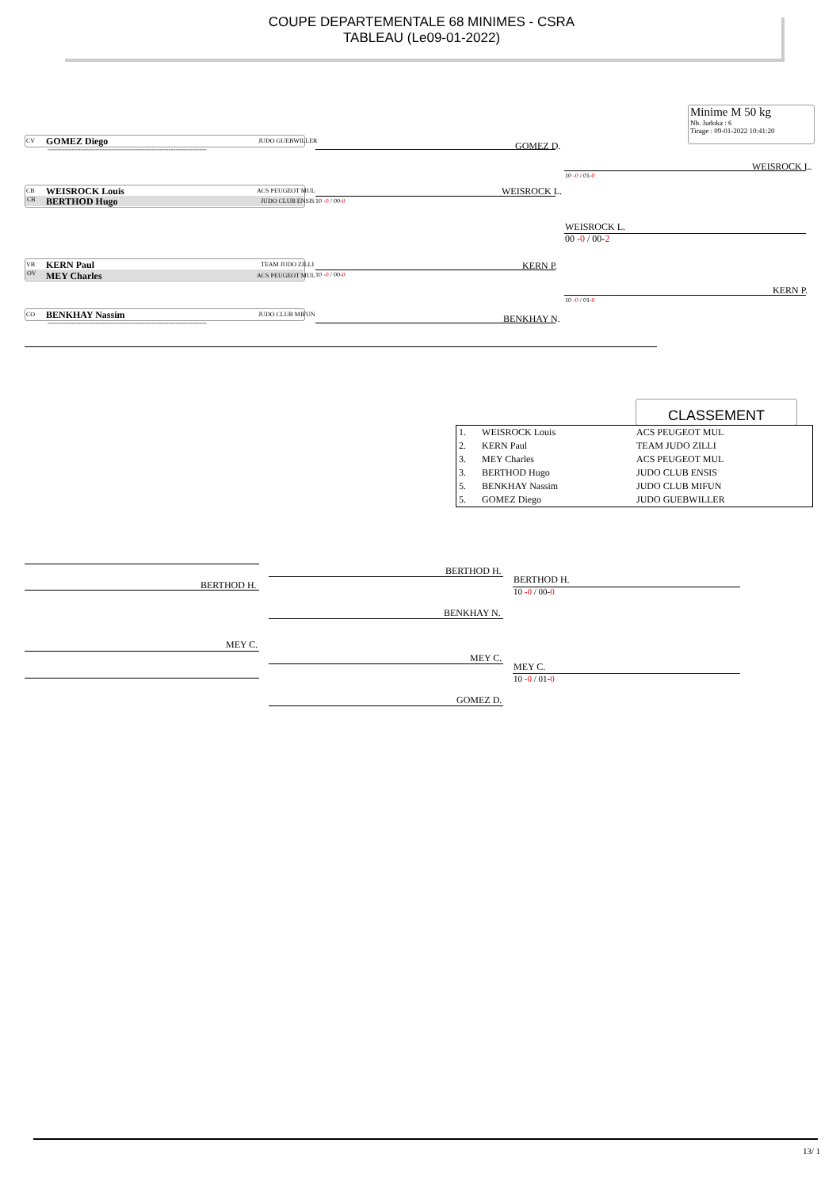COUPE DEPARTEMENTALE 68 MINIMES - CSRA
TABLEAU (Le09-01-2022)
Minime M 50 kg
Nb. Judoka : 6
Tirage : 09-01-2022 10:41:20
CV GOMEZ Diego JUDO GUEBWILLER
-------------------------------------------------------------------
CB WEISROCK Louis ACS PEUGEOT MUL
CB BERTHOD Hugo JUDO CLUB ENSIS 10 -0 / 00-0
VB KERN Paul TEAM JUDO ZILLI
OV MEY Charles ACS PEUGEOT MUL 10 -0 / 00-0
CO BENKHAY Nassim JUDO CLUB MIFUN
-------------------------------------------------------------------
GOMEZ D.
WEISROCK L.
KERN P.
BENKHAY N.
WEISROCK L.
10 -0 / 01-0
KERN P.
10 -0 / 01-0
WEISROCK L.
00 -0 / 00-2
CLASSEMENT
| 1. | WEISROCK Louis | ACS PEUGEOT MUL |
| 2. | KERN Paul | TEAM JUDO ZILLI |
| 3. | MEY Charles | ACS PEUGEOT MUL |
| 3. | BERTHOD Hugo | JUDO CLUB ENSIS |
| 5. | BENKHAY Nassim | JUDO CLUB MIFUN |
| 5. | GOMEZ Diego | JUDO GUEBWILLER |
BERTHOD H.
MEY C.
BERTHOD H.
BENKHAY N.
MEY C.
GOMEZ D.
BERTHOD H.
10 -0 / 00-0
MEY C.
10 -0 / 01-0
13/ 1